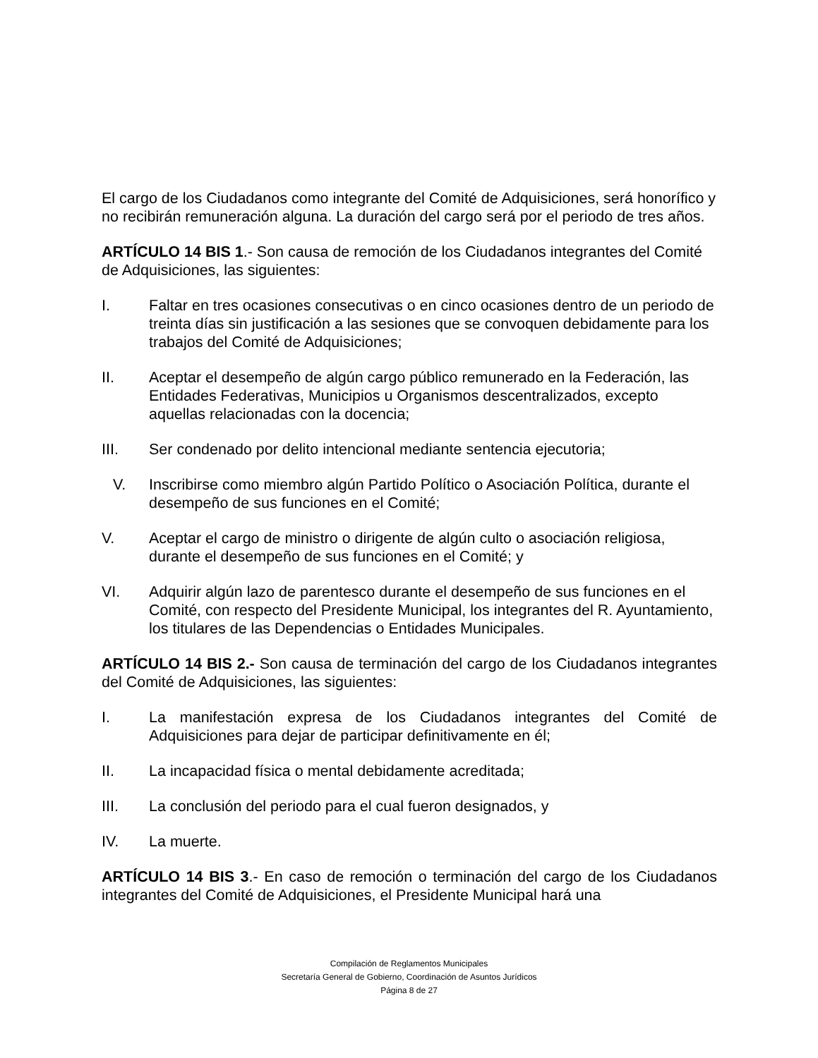El cargo de los Ciudadanos como integrante del Comité de Adquisiciones, será honorífico y no recibirán remuneración alguna. La duración del cargo será por el periodo de tres años.
ARTÍCULO 14 BIS 1.- Son causa de remoción de los Ciudadanos integrantes del Comité de Adquisiciones, las siguientes:
I. Faltar en tres ocasiones consecutivas o en cinco ocasiones dentro de un periodo de treinta días sin justificación a las sesiones que se convoquen debidamente para los trabajos del Comité de Adquisiciones;
II. Aceptar el desempeño de algún cargo público remunerado en la Federación, las Entidades Federativas, Municipios u Organismos descentralizados, excepto aquellas relacionadas con la docencia;
III. Ser condenado por delito intencional mediante sentencia ejecutoria;
V. Inscribirse como miembro algún Partido Político o Asociación Política, durante el desempeño de sus funciones en el Comité;
V. Aceptar el cargo de ministro o dirigente de algún culto o asociación religiosa, durante el desempeño de sus funciones en el Comité; y
VI. Adquirir algún lazo de parentesco durante el desempeño de sus funciones en el Comité, con respecto del Presidente Municipal, los integrantes del R. Ayuntamiento, los titulares de las Dependencias o Entidades Municipales.
ARTÍCULO 14 BIS 2.- Son causa de terminación del cargo de los Ciudadanos integrantes del Comité de Adquisiciones, las siguientes:
I. La manifestación expresa de los Ciudadanos integrantes del Comité de Adquisiciones para dejar de participar definitivamente en él;
II. La incapacidad física o mental debidamente acreditada;
III. La conclusión del periodo para el cual fueron designados, y
IV. La muerte.
ARTÍCULO 14 BIS 3.- En caso de remoción o terminación del cargo de los Ciudadanos integrantes del Comité de Adquisiciones, el Presidente Municipal hará una
Compilación de Reglamentos Municipales
Secretaría General de Gobierno, Coordinación de Asuntos Jurídicos
Página 8 de 27